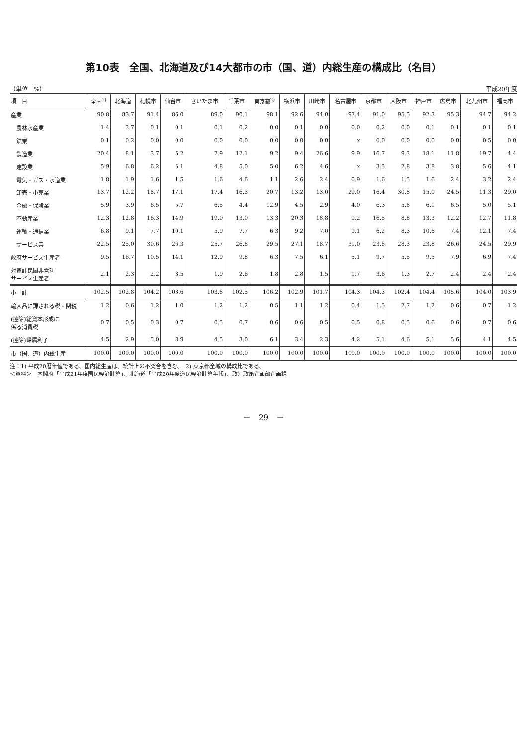第10表　全国、北海道及び14大都市の市（国、道）内総生産の構成比（名目）
（単位　%） 平成20年度
| 項 目 | 全国<sup>1)</sup> | 北海道 | 札幌市 | 仙台市 | さいたま市 | 千葉市 | 東京都<sup>2)</sup> | 横浜市 | 川崎市 | 名古屋市 | 京都市 | 大阪市 | 神戸市 | 広島市 | 北九州市 | 福岡市 |
| --- | --- | --- | --- | --- | --- | --- | --- | --- | --- | --- | --- | --- | --- | --- | --- | --- |
| 産業 | 90.8 | 83.7 | 91.4 | 86.0 | 89.0 | 90.1 | 98.1 | 92.6 | 94.0 | 97.4 | 91.0 | 95.5 | 92.3 | 95.3 | 94.7 | 94.2 |
| 農林水産業 | 1.4 | 3.7 | 0.1 | 0.1 | 0.1 | 0.2 | 0.0 | 0.1 | 0.0 | 0.0 | 0.2 | 0.0 | 0.1 | 0.1 | 0.1 | 0.1 |
| 鉱業 | 0.1 | 0.2 | 0.0 | 0.0 | 0.0 | 0.0 | 0.0 | 0.0 | 0.0 | x | 0.0 | 0.0 | 0.0 | 0.0 | 0.5 | 0.0 |
| 製造業 | 20.4 | 8.1 | 3.7 | 5.2 | 7.9 | 12.1 | 9.2 | 9.4 | 26.6 | 9.9 | 16.7 | 9.3 | 18.1 | 11.8 | 19.7 | 4.4 |
| 建設業 | 5.9 | 6.8 | 6.2 | 5.1 | 4.8 | 5.0 | 5.0 | 6.2 | 4.6 | x | 3.3 | 2.8 | 3.8 | 3.8 | 5.6 | 4.1 |
| 電気・ガス・水道業 | 1.8 | 1.9 | 1.6 | 1.5 | 1.6 | 4.6 | 1.1 | 2.6 | 2.4 | 0.9 | 1.6 | 1.5 | 1.6 | 2.4 | 3.2 | 2.4 |
| 卸売・小売業 | 13.7 | 12.2 | 18.7 | 17.1 | 17.4 | 16.3 | 20.7 | 13.2 | 13.0 | 29.0 | 16.4 | 30.8 | 15.0 | 24.5 | 11.3 | 29.0 |
| 金融・保険業 | 5.9 | 3.9 | 6.5 | 5.7 | 6.5 | 4.4 | 12.9 | 4.5 | 2.9 | 4.0 | 6.3 | 5.8 | 6.1 | 6.5 | 5.0 | 5.1 |
| 不動産業 | 12.3 | 12.8 | 16.3 | 14.9 | 19.0 | 13.0 | 13.3 | 20.3 | 18.8 | 9.2 | 16.5 | 8.8 | 13.3 | 12.2 | 12.7 | 11.8 |
| 運輸・通信業 | 6.8 | 9.1 | 7.7 | 10.1 | 5.9 | 7.7 | 6.3 | 9.2 | 7.0 | 9.1 | 6.2 | 8.3 | 10.6 | 7.4 | 12.1 | 7.4 |
| サービス業 | 22.5 | 25.0 | 30.6 | 26.3 | 25.7 | 26.8 | 29.5 | 27.1 | 18.7 | 31.0 | 23.8 | 28.3 | 23.8 | 26.6 | 24.5 | 29.9 |
| 政府サービス生産者 | 9.5 | 16.7 | 10.5 | 14.1 | 12.9 | 9.8 | 6.3 | 7.5 | 6.1 | 5.1 | 9.7 | 5.5 | 9.5 | 7.9 | 6.9 | 7.4 |
| 対家計民間非営利 サービス生産者 | 2.1 | 2.3 | 2.2 | 3.5 | 1.9 | 2.6 | 1.8 | 2.8 | 1.5 | 1.7 | 3.6 | 1.3 | 2.7 | 2.4 | 2.4 | 2.4 |
| 小 計 | 102.5 | 102.8 | 104.2 | 103.6 | 103.8 | 102.5 | 106.2 | 102.9 | 101.7 | 104.3 | 104.3 | 102.4 | 104.4 | 105.6 | 104.0 | 103.9 |
| 輸入品に課される税・関税 | 1.2 | 0.6 | 1.2 | 1.0 | 1.2 | 1.2 | 0.5 | 1.1 | 1.2 | 0.4 | 1.5 | 2.7 | 1.2 | 0.6 | 0.7 | 1.2 |
| (控除)総資本形成に 係る消費税 | 0.7 | 0.5 | 0.3 | 0.7 | 0.5 | 0.7 | 0.6 | 0.6 | 0.5 | 0.5 | 0.8 | 0.5 | 0.6 | 0.6 | 0.7 | 0.6 |
| (控除)帰属利子 | 4.5 | 2.9 | 5.0 | 3.9 | 4.5 | 3.0 | 6.1 | 3.4 | 2.3 | 4.2 | 5.1 | 4.6 | 5.1 | 5.6 | 4.1 | 4.5 |
| 市（国、道）内総生産 | 100.0 | 100.0 | 100.0 | 100.0 | 100.0 | 100.0 | 100.0 | 100.0 | 100.0 | 100.0 | 100.0 | 100.0 | 100.0 | 100.0 | 100.0 | 100.0 |
注：1) 平成20暦年値である。国内総生産は、統計上の不突合を含む。　2) 東京都全域の構成比である。
＜資料＞　内閣府「平成21年度国民経済計算」、北海道「平成20年度道民経済計算年報」、政）政策企画部企画課
－　29　－